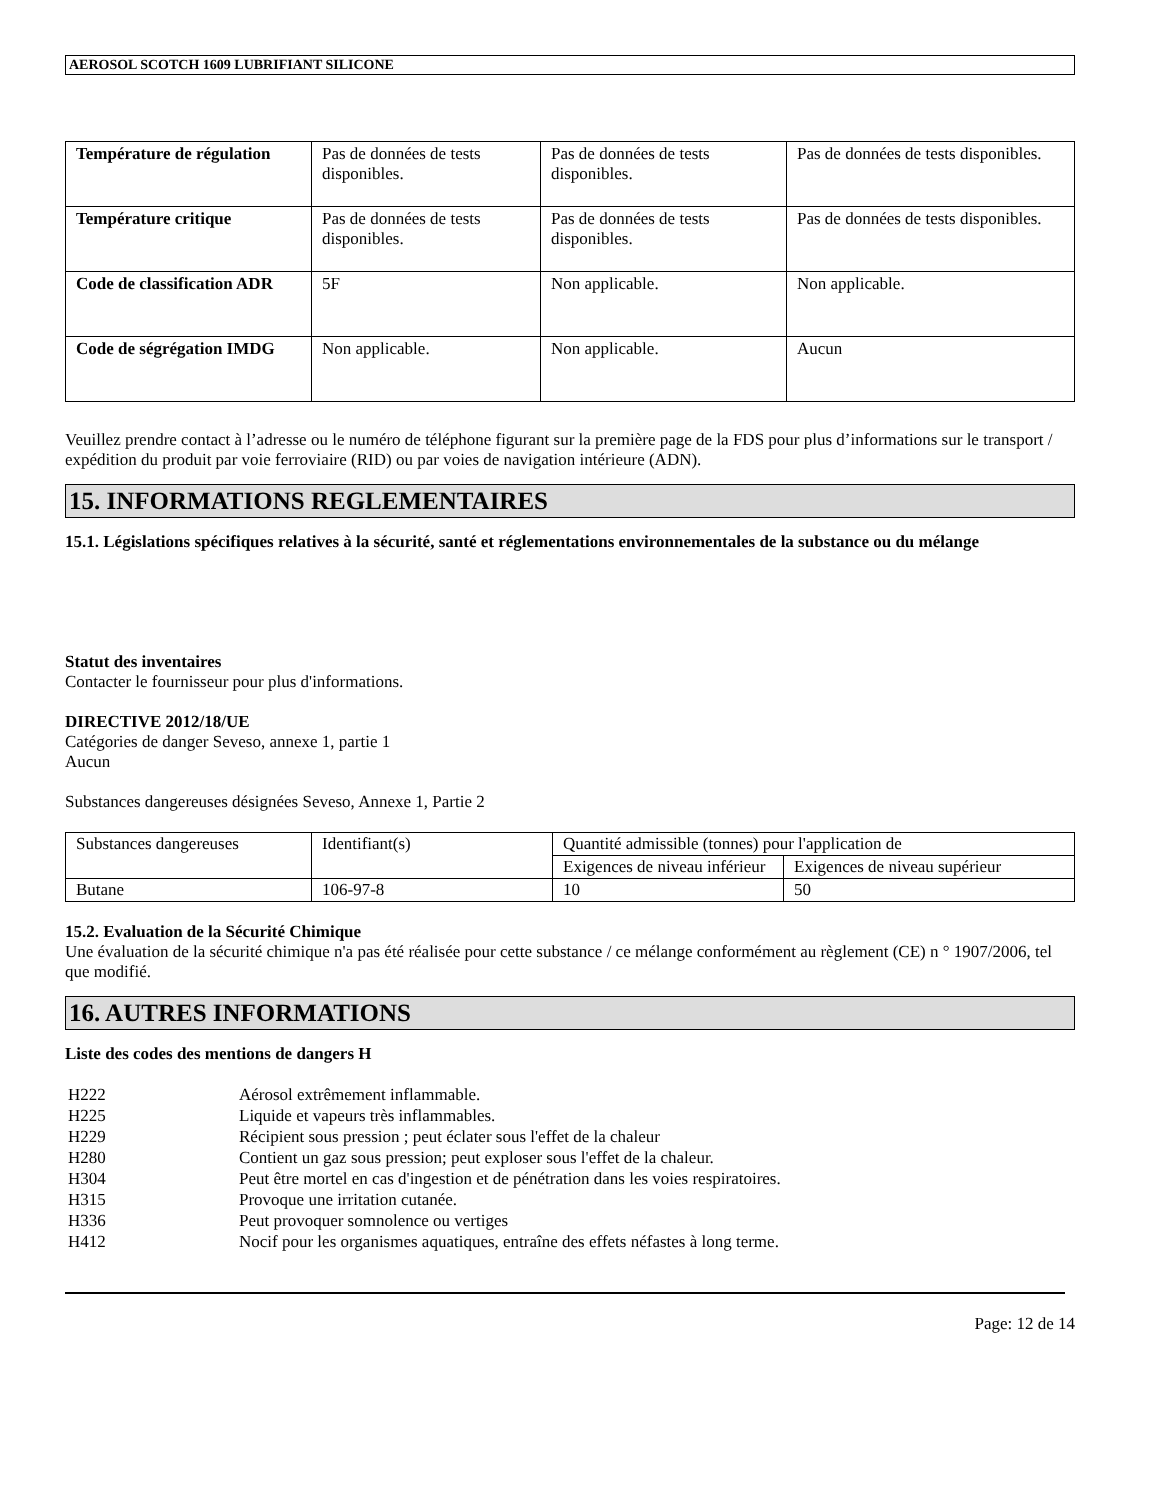AEROSOL SCOTCH 1609 LUBRIFIANT SILICONE
| Température de régulation | Pas de données de tests disponibles. | Pas de données de tests disponibles. | Pas de données de tests disponibles. |
| Température critique | Pas de données de tests disponibles. | Pas de données de tests disponibles. | Pas de données de tests disponibles. |
| Code de classification ADR | 5F | Non applicable. | Non applicable. |
| Code de ségrégation IMDG | Non applicable. | Non applicable. | Aucun |
Veuillez prendre contact à l’adresse ou le numéro de téléphone figurant sur la première page de la FDS pour plus d’informations sur le transport / expédition du produit par voie ferroviaire (RID) ou par voies de navigation intérieure (ADN).
15. INFORMATIONS REGLEMENTAIRES
15.1. Législations spécifiques relatives à la sécurité, santé et réglementations environnementales de la substance ou du mélange
Statut des inventaires
Contacter le fournisseur pour plus d'informations.
DIRECTIVE 2012/18/UE
Catégories de danger Seveso, annexe 1, partie 1
Aucun
Substances dangereuses désignées Seveso, Annexe 1, Partie 2
| Substances dangereuses | Identifiant(s) | Quantité admissible (tonnes) pour l'application de | |
| | | Exigences de niveau inférieur | Exigences de niveau supérieur |
| Butane | 106-97-8 | 10 | 50 |
15.2. Evaluation de la Sécurité Chimique
Une évaluation de la sécurité chimique n'a pas été réalisée pour cette substance / ce mélange conformément au règlement (CE) n ° 1907/2006, tel que modifié.
16. AUTRES INFORMATIONS
Liste des codes des mentions de dangers H
| H222 | Aérosol extrêmement inflammable. |
| H225 | Liquide et vapeurs très inflammables. |
| H229 | Récipient sous pression ; peut éclater sous l'effet de la chaleur |
| H280 | Contient un gaz sous pression; peut exploser sous l'effet de la chaleur. |
| H304 | Peut être mortel en cas d'ingestion et de pénétration dans les voies respiratoires. |
| H315 | Provoque une irritation cutanée. |
| H336 | Peut provoquer somnolence ou vertiges |
| H412 | Nocif pour les organismes aquatiques, entraîne des effets néfastes à long terme. |
Page: 12 de 14